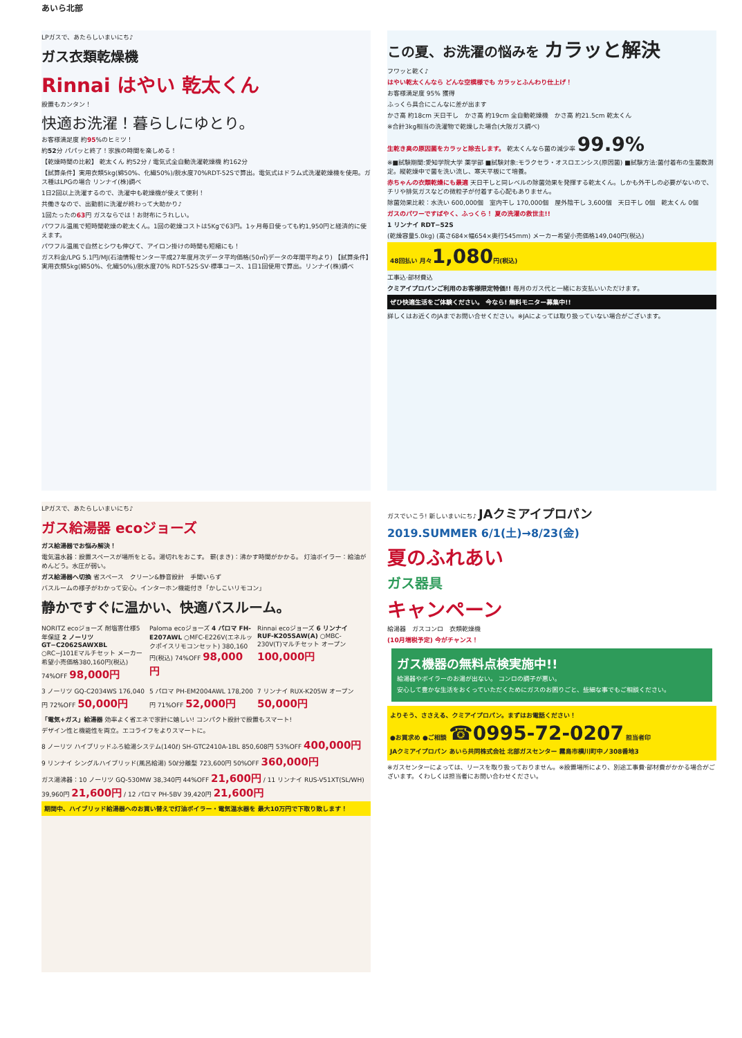あいら北部
LPガスで、あたらしいまいにち♪
ガス衣類乾燥機
Rinnai はやい 乾太くん
設置もカンタン！
快適お洗濯！暮らしにゆとり。
お客様満足度 約95%のヒミツ！
約52分 パパッと終了！家族の時間を楽しめる！
【乾燥時間の比較】 乾太くん 約52分 / 電気式全自動洗濯乾燥機 約162分
【試算条件】実用衣類5kg(綿50%、化繊50%)/脱水度70%RDT-52Sで算出。電気式はドラム式洗濯乾燥機を使用。ガス種はLPGの場合 リンナイ(株)調べ
1日2回以上洗濯するので、洗濯中も乾燥機が使えて便利！
共働きなので、出勤前に洗濯が終わって大助かり♪
1回たったの63円 ガスならでは！お財布にうれしい。
パワフル温風で短時間乾燥の乾太くん。1回の乾燥コストは5Kgで63円。1ヶ月毎日使っても約1,950円と経済的に使えます。
パワフル温風で自然とシワも伸びて、アイロン掛けの時間も短縮にも！
ガス料金/LPG 5.1円/MJ(石油情報センター平成27年度月次データ平均価格(50㎥)データの年間平均より) 【試算条件】実用衣類5kg(綿50%、化繊50%)/脱水度70% RDT-52S·SV·標準コース、1日1回使用で算出。リンナイ(株)調べ
この夏、お洗濯の悩みを カラッと解決
フワッと乾く♪
はやい乾太くんなら どんな空模様でも カラッとふんわり仕上げ！
お客様満足度 95% 獲得
ふっくら具合にこんなに差が出ます
かさ高 約18cm 天日干し　かさ高 約19cm 全自動乾燥機　かさ高 約21.5cm 乾太くん
※合計3kg相当の洗濯物で乾燥した場合(大阪ガス調べ)
生乾き臭の原因菌をカラッと除去します。 乾太くんなら菌の減少率 99.9%
※■試験期間:愛知学院大学 薬学部 ■試験対象:モラクセラ・オスロエンシス(原因菌) ■試験方法:菌付着布の生菌数測定。縦乾燥中で菌を洗い流し、寒天平板にて培養。
赤ちゃんの衣類乾燥にも最適 天日干しと同レベルの除菌効果を発揮する乾太くん。しかも外干しの必要がないので、チリや排気ガスなどの微粒子が付着する心配もありません。
除菌効果比較：水洗い 600,000個　室内干し 170,000個　屋外陰干し 3,600個　天日干し 0個　乾太くん 0個
ガスのパワーですばやく、ふっくら！ 夏の洗濯の救世主!!
1 リンナイ RDT−52S
(乾燥容量5.0kg) (高さ684×幅654×奥行545mm) メーカー希望小売価格149,040円(税込)
48回払い 月々1,080円(税込)
工事込·部材費込
クミアイプロパンご利用のお客様限定特価!! 毎月のガス代と一緒にお支払いいただけます。
ぜひ快適生活をご体験ください。 今なら! 無料モニター募集中!!
詳しくはお近くのJAまでお問い合せください。※JAによっては取り扱っていない場合がございます。
LPガスで、あたらしいまいにち♪
ガス給湯器 ecoジョーズ
ガス給湯器でお悩み解決！
電気温水器：設置スペースが場所をとる。湯切れをおこす。 薪(まき)：沸かす時間がかかる。 灯油ボイラー：給油がめんどう。水圧が弱い。
ガス給湯器へ切換 省スペース　クリーン&静音設計　手間いらず
バスルームの様子がわかって安心。インターホン機能付き「かしこいリモコン」
静かですぐに温かい、快適バスルーム。
NORITZ ecoジョーズ 耐塩害仕様5年保証 2 ノーリツ GT−C2062SAWXBL ○RC−J101Eマルチセット メーカー希望小売価格380,160円(税込) 74%OFF 98,000円
Paloma ecoジョーズ 4 パロマ FH-E207AWL ○MFC-E226V(エネルックポイスリモコンセット) 380,160円(税込) 74%OFF 98,000円
Rinnai ecoジョーズ 6 リンナイ RUF-K205SAW(A) ○MBC-230V(T)マルチセット オープン 100,000円
3 ノーリツ GQ-C2034WS 176,040円 72%OFF 50,000円
5 パロマ PH-EM2004AWL 178,200円 71%OFF 52,000円
7 リンナイ RUX-K205W オープン 50,000円
「電気+ガス」給湯器 効率よく省エネで家計に嬉しい! コンパクト設計で設置もスマート!
デザイン性と機能性を両立。エコライフをよりスマートに。
8 ノーリツ ハイブリッドふろ給湯システム(140ℓ) SH-GTC2410A-1BL 850,608円 53%OFF 400,000円
9 リンナイ シングルハイブリッド(風呂給湯) 50ℓ分離型 723,600円 50%OFF 360,000円
ガス湯沸器：10 ノーリツ GQ-530MW 38,340円 44%OFF 21,600円 / 11 リンナイ RUS-V51XT(SL/WH) 39,960円 21,600円 / 12 パロマ PH-5BV 39,420円 21,600円
期間中、ハイブリッド給湯器へのお買い替えで灯油ボイラー・電気温水器を 最大10万円で下取り致します！
ガスでいこう! 新しいまいにち♪ JAクミアイプロパン
2019.SUMMER 6/1(土)→8/23(金)
夏のふれあい
ガス器具
キャンペーン
給湯器　ガスコンロ　衣類乾燥機
(10月増税予定) 今がチャンス！
ガス機器の無料点検実施中!!
給湯器やボイラーのお湯が出ない。 コンロの調子が悪い。
安心して豊かな生活をおくっていただくためにガスのお困りごと、些細な事でもご相談ください。
よりそう、ささえる、クミアイプロパン。まずはお電話ください！
●お買求め ●ご相談 ☎0995-72-0207 担当者印
JAクミアイプロパン あいら共同株式会社 北部ガスセンター 霧島市横川町中ノ308番地3
※ガスセンターによっては、リースを取り扱っておりません。※設置場所により、別途工事費·部材費がかかる場合がございます。くわしくは担当者にお問い合わせください。